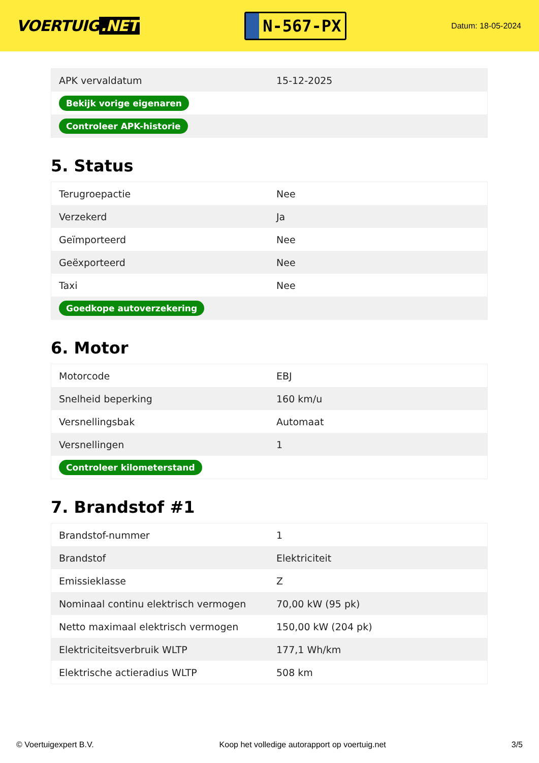VOERTUIG.NET
N-567-PX
Datum: 18-05-2024
| APK vervaldatum | 15-12-2025 |
| Bekijk vorige eigenaren | |
| Controleer APK-historie | |
5. Status
| Terugroepactie | Nee |
| Verzekerd | Ja |
| Geïmporteerd | Nee |
| Geëxporteerd | Nee |
| Taxi | Nee |
| Goedkope autoverzekering | |
6. Motor
| Motorcode | EBJ |
| Snelheid beperking | 160 km/u |
| Versnellingsbak | Automaat |
| Versnellingen | 1 |
| Controleer kilometerstand | |
7. Brandstof #1
| Brandstof-nummer | 1 |
| Brandstof | Elektriciteit |
| Emissieklasse | Z |
| Nominaal continu elektrisch vermogen | 70,00 kW (95 pk) |
| Netto maximaal elektrisch vermogen | 150,00 kW (204 pk) |
| Elektriciteitsverbruik WLTP | 177,1 Wh/km |
| Elektrische actieradius WLTP | 508 km |
© Voertuigexpert B.V. Koop het volledige autorapport op voertuig.net 3/5